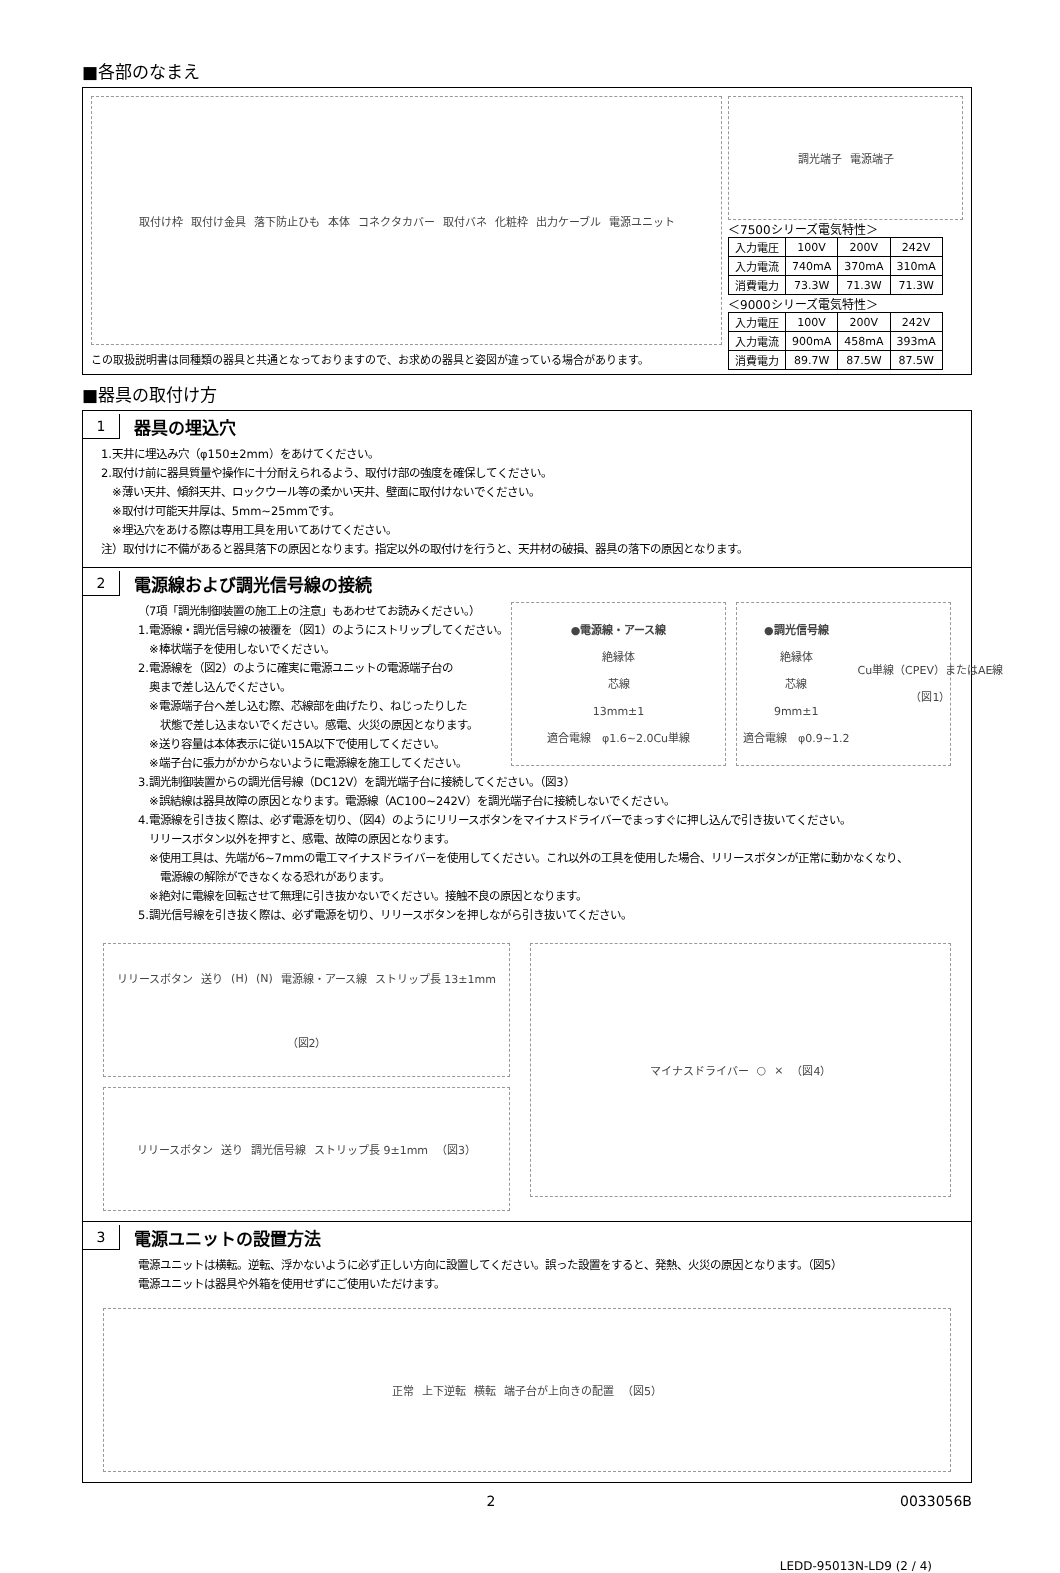■各部のなまえ
取付け枠 取付け金具 落下防止ひも 本体 コネクタカバー 取付バネ 化粧枠 出力ケーブル 電源ユニット
この取扱説明書は同種類の器具と共通となっておりますので、お求めの器具と姿図が違っている場合があります。
調光端子 電源端子
＜7500シリーズ電気特性＞
| 入力電圧 | 100V | 200V | 242V |
| 入力電流 | 740mA | 370mA | 310mA |
| 消費電力 | 73.3W | 71.3W | 71.3W |
＜9000シリーズ電気特性＞
| 入力電圧 | 100V | 200V | 242V |
| 入力電流 | 900mA | 458mA | 393mA |
| 消費電力 | 89.7W | 87.5W | 87.5W |
■器具の取付け方
1
器具の埋込穴
1.天井に埋込み穴（φ150±2mm）をあけてください。
2.取付け前に器具質量や操作に十分耐えられるよう、取付け部の強度を確保してください。
　※薄い天井、傾斜天井、ロックウール等の柔かい天井、壁面に取付けないでください。
　※取付け可能天井厚は、5mm~25mmです。
　※埋込穴をあける際は専用工具を用いてあけてください。
注）取付けに不備があると器具落下の原因となります。指定以外の取付けを行うと、天井材の破損、器具の落下の原因となります。
2
電源線および調光信号線の接続
（7項「調光制御装置の施工上の注意」もあわせてお読みください。）
1.電源線・調光信号線の被覆を（図1）のようにストリップしてください。
　※棒状端子を使用しないでください。
2.電源線を（図2）のように確実に電源ユニットの電源端子台の
　奥まで差し込んでください。
　※電源端子台へ差し込む際、芯線部を曲げたり、ねじったりした
　　状態で差し込まないでください。感電、火災の原因となります。
　※送り容量は本体表示に従い15A以下で使用してください。
　※端子台に張力がかからないように電源線を施工してください。
●電源線・アース線
絶縁体
芯線
13mm±1
適合電線　φ1.6~2.0Cu単線
●調光信号線
絶縁体
芯線
9mm±1
適合電線　φ0.9~1.2
Cu単線（CPEV）またはAE線
（図1）
3.調光制御装置からの調光信号線（DC12V）を調光端子台に接続してください。（図3）
　※誤結線は器具故障の原因となります。電源線（AC100~242V）を調光端子台に接続しないでください。
4.電源線を引き抜く際は、必ず電源を切り、（図4）のようにリリースボタンをマイナスドライバーでまっすぐに押し込んで引き抜いてください。
　リリースボタン以外を押すと、感電、故障の原因となります。
　※使用工具は、先端が6~7mmの電工マイナスドライバーを使用してください。これ以外の工具を使用した場合、リリースボタンが正常に動かなくなり、
　　電源線の解除ができなくなる恐れがあります。
　※絶対に電線を回転させて無理に引き抜かないでください。接触不良の原因となります。
5.調光信号線を引き抜く際は、必ず電源を切り、リリースボタンを押しながら引き抜いてください。
リリースボタン 送り (H) (N) 電源線・アース線 ストリップ長 13±1mm （図2）
リリースボタン 送り 調光信号線 ストリップ長 9±1mm （図3）
マイナスドライバー ○ × （図4）
3
電源ユニットの設置方法
電源ユニットは横転。逆転、浮かないように必ず正しい方向に設置してください。誤った設置をすると、発熱、火災の原因となります。（図5）
電源ユニットは器具や外箱を使用せずにご使用いただけます。
正常 上下逆転 横転 端子台が上向きの配置 （図5）
2 0033056B
LEDD-95013N-LD9 (2 / 4)